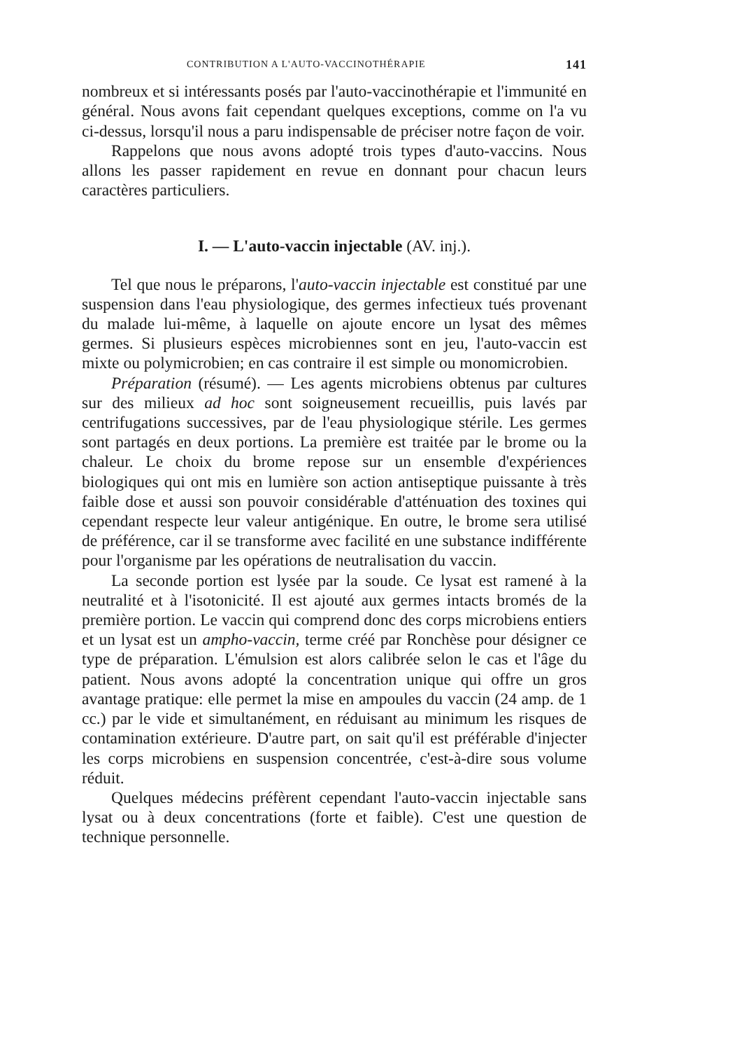CONTRIBUTION A L'AUTO-VACCINOTHÉRAPIE 141
nombreux et si intéressants posés par l'auto-vaccinothérapie et l'immunité en général. Nous avons fait cependant quelques exceptions, comme on l'a vu ci-dessus, lorsqu'il nous a paru indispensable de préciser notre façon de voir.
Rappelons que nous avons adopté trois types d'auto-vaccins. Nous allons les passer rapidement en revue en donnant pour chacun leurs caractères particuliers.
I. — L'auto-vaccin injectable (AV. inj.).
Tel que nous le préparons, l'auto-vaccin injectable est constitué par une suspension dans l'eau physiologique, des germes infectieux tués provenant du malade lui-même, à laquelle on ajoute encore un lysat des mêmes germes. Si plusieurs espèces microbiennes sont en jeu, l'auto-vaccin est mixte ou polymicrobien; en cas contraire il est simple ou monomicrobien.
Préparation (résumé). — Les agents microbiens obtenus par cultures sur des milieux ad hoc sont soigneusement recueillis, puis lavés par centrifugations successives, par de l'eau physiologique stérile. Les germes sont partagés en deux portions. La première est traitée par le brome ou la chaleur. Le choix du brome repose sur un ensemble d'expériences biologiques qui ont mis en lumière son action antiseptique puissante à très faible dose et aussi son pouvoir considérable d'atténuation des toxines qui cependant respecte leur valeur antigénique. En outre, le brome sera utilisé de préférence, car il se transforme avec facilité en une substance indifférente pour l'organisme par les opérations de neutralisation du vaccin.
La seconde portion est lysée par la soude. Ce lysat est ramené à la neutralité et à l'isotonicité. Il est ajouté aux germes intacts bromés de la première portion. Le vaccin qui comprend donc des corps microbiens entiers et un lysat est un ampho-vaccin, terme créé par Ronchèse pour désigner ce type de préparation. L'émulsion est alors calibrée selon le cas et l'âge du patient. Nous avons adopté la concentration unique qui offre un gros avantage pratique: elle permet la mise en ampoules du vaccin (24 amp. de 1 cc.) par le vide et simultanément, en réduisant au minimum les risques de contamination extérieure. D'autre part, on sait qu'il est préférable d'injecter les corps microbiens en suspension concentrée, c'est-à-dire sous volume réduit.
Quelques médecins préfèrent cependant l'auto-vaccin injectable sans lysat ou à deux concentrations (forte et faible). C'est une question de technique personnelle.